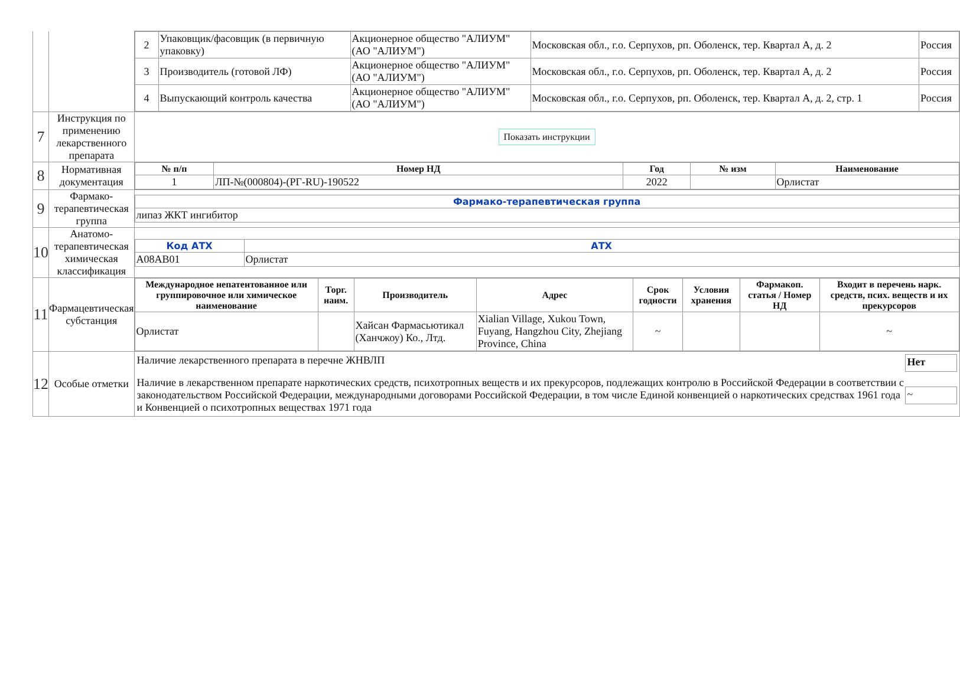| | | / 2 / Упаковщик/фасовщик (в первичную упаковку) / Акционерное общество "АЛИУМ" (АО "АЛИУМ") / Московская обл., г.о. Серпухов, рп. Оболенск, тер. Квартал А, д. 2 / Россия / / 3 / Производитель (готовой ЛФ) / Акционерное общество "АЛИУМ" (АО "АЛИУМ") / Московская обл., г.о. Серпухов, рп. Оболенск, тер. Квартал А, д. 2 / Россия / / 4 / Выпускающий контроль качества / Акционерное общество "АЛИУМ" (АО "АЛИУМ") / Московская обл., г.о. Серпухов, рп. Оболенск, тер. Квартал А, д. 2, стр. 1 / Россия / |
| 7 | Инструкция по применению лекарственного препарата | Показать инструкции |
| 8 | Нормативная документация | / № п/п / Номер НД / Год / № изм / Наименование / / --- / --- / --- / --- / --- / / 1 / ЛП-№(000804)-(РГ-RU)-190522 / 2022 / / Орлистат / |
| 9 | Фармако-терапевтическая группа | / Фармако-терапевтическая группа / / --- / / липаз ЖКТ ингибитор / |
| 10 | Анатомо-терапевтическая химическая классификация | / Код АТХ / АТХ / / --- / --- / / A08AB01 / Орлистат / |
| 11 | Фармацевтическая субстанция | / Международное непатентованное или группировочное или химическое наименование / Торг. наим. / Производитель / Адрес / Срок годности / Условия хранения / Фармакоп. статья / Номер НД / Входит в перечень нарк. средств, псих. веществ и их прекурсоров / / --- / --- / --- / --- / --- / --- / --- / --- / / Орлистат / / Хайсан Фармасьютикал (Ханчжоу) Ко., Лтд. / Xialian Village, Xukou Town, Fuyang, Hangzhou City, Zhejiang Province, China / ~ / / / ~ / |
| 12 | Особые отметки | Наличие лекарственного препарата в перечне ЖНВЛП Нет Наличие в лекарственном препарате наркотических средств, психотропных веществ и их прекурсоров, подлежащих контролю в Российской Федерации в соответствии с законодательством Российской Федерации, международными договорами Российской Федерации, в том числе Единой конвенцией о наркотических средствах 1961 года и Конвенцией о психотропных веществах 1971 года ~ |